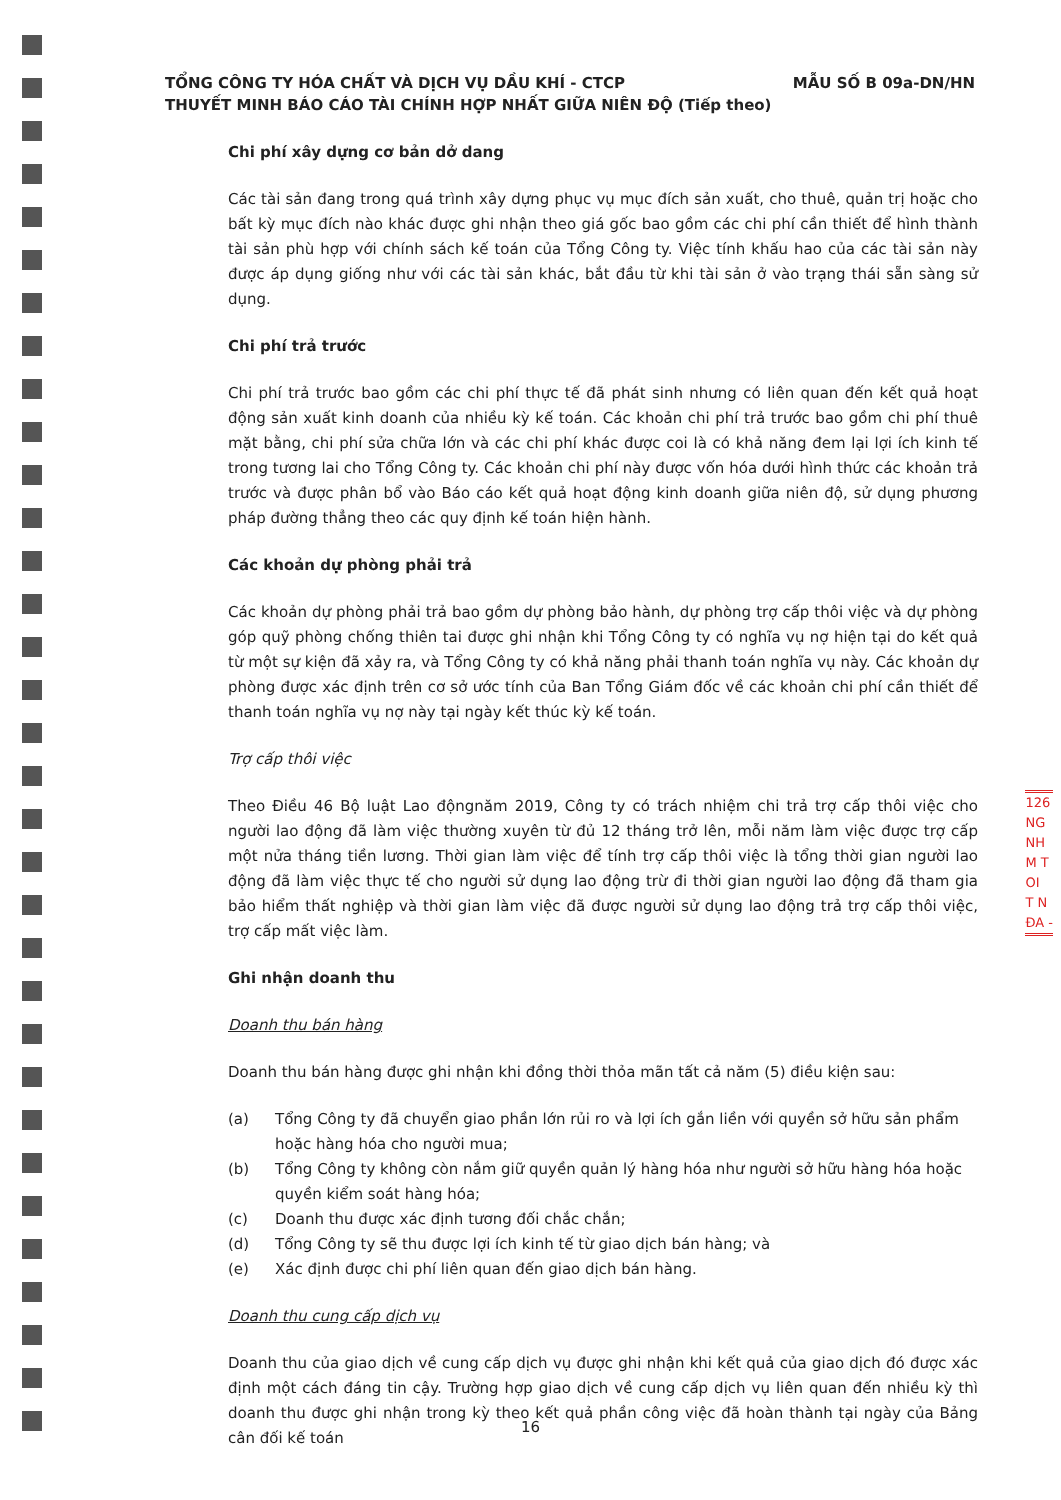MẪU SỐ B 09a-DN/HN TỔNG CÔNG TY HÓA CHẤT VÀ DỊCH VỤ DẦU KHÍ - CTCP
THUYẾT MINH BÁO CÁO TÀI CHÍNH HỢP NHẤT GIỮA NIÊN ĐỘ (Tiếp theo)
Chi phí xây dựng cơ bản dở dang
Các tài sản đang trong quá trình xây dựng phục vụ mục đích sản xuất, cho thuê, quản trị hoặc cho bất kỳ mục đích nào khác được ghi nhận theo giá gốc bao gồm các chi phí cần thiết để hình thành tài sản phù hợp với chính sách kế toán của Tổng Công ty. Việc tính khấu hao của các tài sản này được áp dụng giống như với các tài sản khác, bắt đầu từ khi tài sản ở vào trạng thái sẵn sàng sử dụng.
Chi phí trả trước
Chi phí trả trước bao gồm các chi phí thực tế đã phát sinh nhưng có liên quan đến kết quả hoạt động sản xuất kinh doanh của nhiều kỳ kế toán. Các khoản chi phí trả trước bao gồm chi phí thuê mặt bằng, chi phí sửa chữa lớn và các chi phí khác được coi là có khả năng đem lại lợi ích kinh tế trong tương lai cho Tổng Công ty. Các khoản chi phí này được vốn hóa dưới hình thức các khoản trả trước và được phân bổ vào Báo cáo kết quả hoạt động kinh doanh giữa niên độ, sử dụng phương pháp đường thẳng theo các quy định kế toán hiện hành.
Các khoản dự phòng phải trả
Các khoản dự phòng phải trả bao gồm dự phòng bảo hành, dự phòng trợ cấp thôi việc và dự phòng góp quỹ phòng chống thiên tai được ghi nhận khi Tổng Công ty có nghĩa vụ nợ hiện tại do kết quả từ một sự kiện đã xảy ra, và Tổng Công ty có khả năng phải thanh toán nghĩa vụ này. Các khoản dự phòng được xác định trên cơ sở ước tính của Ban Tổng Giám đốc về các khoản chi phí cần thiết để thanh toán nghĩa vụ nợ này tại ngày kết thúc kỳ kế toán.
Trợ cấp thôi việc
Theo Điều 46 Bộ luật Lao độngnăm 2019, Công ty có trách nhiệm chi trả trợ cấp thôi việc cho người lao động đã làm việc thường xuyên từ đủ 12 tháng trở lên, mỗi năm làm việc được trợ cấp một nửa tháng tiền lương. Thời gian làm việc để tính trợ cấp thôi việc là tổng thời gian người lao động đã làm việc thực tế cho người sử dụng lao động trừ đi thời gian người lao động đã tham gia bảo hiểm thất nghiệp và thời gian làm việc đã được người sử dụng lao động trả trợ cấp thôi việc, trợ cấp mất việc làm.
Ghi nhận doanh thu
Doanh thu bán hàng
Doanh thu bán hàng được ghi nhận khi đồng thời thỏa mãn tất cả năm (5) điều kiện sau:
(a) Tổng Công ty đã chuyển giao phần lớn rủi ro và lợi ích gắn liền với quyền sở hữu sản phẩm hoặc hàng hóa cho người mua;
(b) Tổng Công ty không còn nắm giữ quyền quản lý hàng hóa như người sở hữu hàng hóa hoặc quyền kiểm soát hàng hóa;
(c) Doanh thu được xác định tương đối chắc chắn;
(d) Tổng Công ty sẽ thu được lợi ích kinh tế từ giao dịch bán hàng; và
(e) Xác định được chi phí liên quan đến giao dịch bán hàng.
Doanh thu cung cấp dịch vụ
Doanh thu của giao dịch về cung cấp dịch vụ được ghi nhận khi kết quả của giao dịch đó được xác định một cách đáng tin cậy. Trường hợp giao dịch về cung cấp dịch vụ liên quan đến nhiều kỳ thì doanh thu được ghi nhận trong kỳ theo kết quả phần công việc đã hoàn thành tại ngày của Bảng cân đối kế toán
16
126
NG
NH
M T
OI
T N
ĐA -